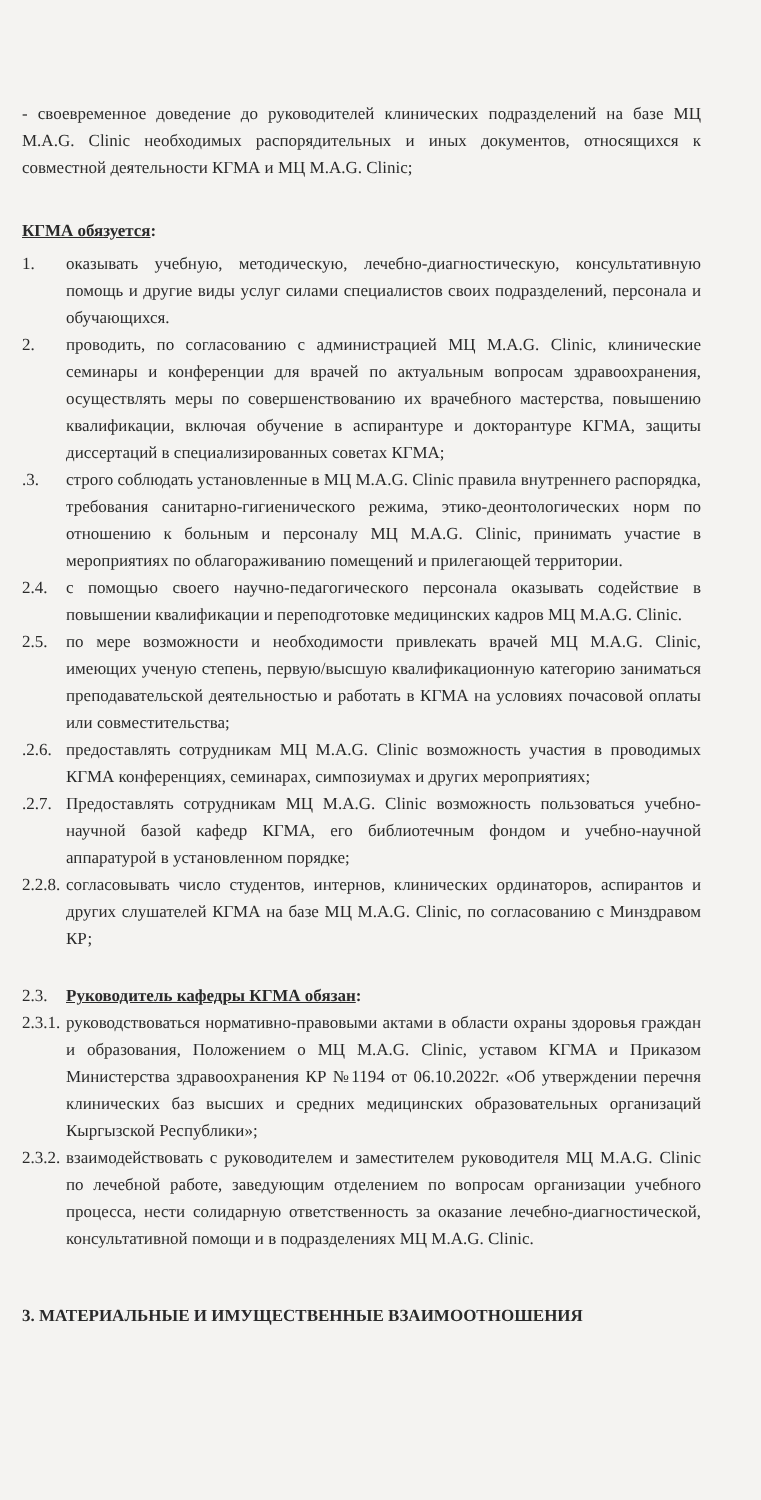- своевременное доведение до руководителей клинических подразделений на базе МЦ M.A.G. Clinic необходимых распорядительных и иных документов, относящихся к совместной деятельности КГМА и МЦ M.A.G. Clinic;
КГМА обязуется:
1. оказывать учебную, методическую, лечебно-диагностическую, консультативную помощь и другие виды услуг силами специалистов своих подразделений, персонала и обучающихся.
2. проводить, по согласованию с администрацией МЦ M.A.G. Clinic, клинические семинары и конференции для врачей по актуальным вопросам здравоохранения, осуществлять меры по совершенствованию их врачебного мастерства, повышению квалификации, включая обучение в аспирантуре и докторантуре КГМА, защиты диссертаций в специализированных советах КГМА;
.3. строго соблюдать установленные в МЦ M.A.G. Clinic правила внутреннего распорядка, требования санитарно-гигиенического режима, этико-деонтологических норм по отношению к больным и персоналу МЦ M.A.G. Clinic, принимать участие в мероприятиях по облагораживанию помещений и прилегающей территории.
2.4. с помощью своего научно-педагогического персонала оказывать содействие в повышении квалификации и переподготовке медицинских кадров МЦ M.A.G. Clinic.
2.5. по мере возможности и необходимости привлекать врачей МЦ M.A.G. Clinic, имеющих ученую степень, первую/высшую квалификационную категорию заниматься преподавательской деятельностью и работать в КГМА на условиях почасовой оплаты или совместительства;
.2.6. предоставлять сотрудникам МЦ M.A.G. Clinic возможность участия в проводимых КГМА конференциях, семинарах, симпозиумах и других мероприятиях;
.2.7. Предоставлять сотрудникам МЦ M.A.G. Clinic возможность пользоваться учебно-научной базой кафедр КГМА, его библиотечным фондом и учебно-научной аппаратурой в установленном порядке;
2.2.8. согласовывать число студентов, интернов, клинических ординаторов, аспирантов и других слушателей КГМА на базе МЦ M.A.G. Clinic, по согласованию с Минздравом КР;
2.3. Руководитель кафедры КГМА обязан:
2.3.1. руководствоваться нормативно-правовыми актами в области охраны здоровья граждан и образования, Положением о МЦ M.A.G. Clinic, уставом КГМА и Приказом Министерства здравоохранения КР №1194 от 06.10.2022г. «Об утверждении перечня клинических баз высших и средних медицинских образовательных организаций Кыргызской Республики»;
2.3.2. взаимодействовать с руководителем и заместителем руководителя МЦ M.A.G. Clinic по лечебной работе, заведующим отделением по вопросам организации учебного процесса, нести солидарную ответственность за оказание лечебно-диагностической, консультативной помощи и в подразделениях МЦ M.A.G. Clinic.
3. МАТЕРИАЛЬНЫЕ И ИМУЩЕСТВЕННЫЕ ВЗАИМООТНОШЕНИЯ